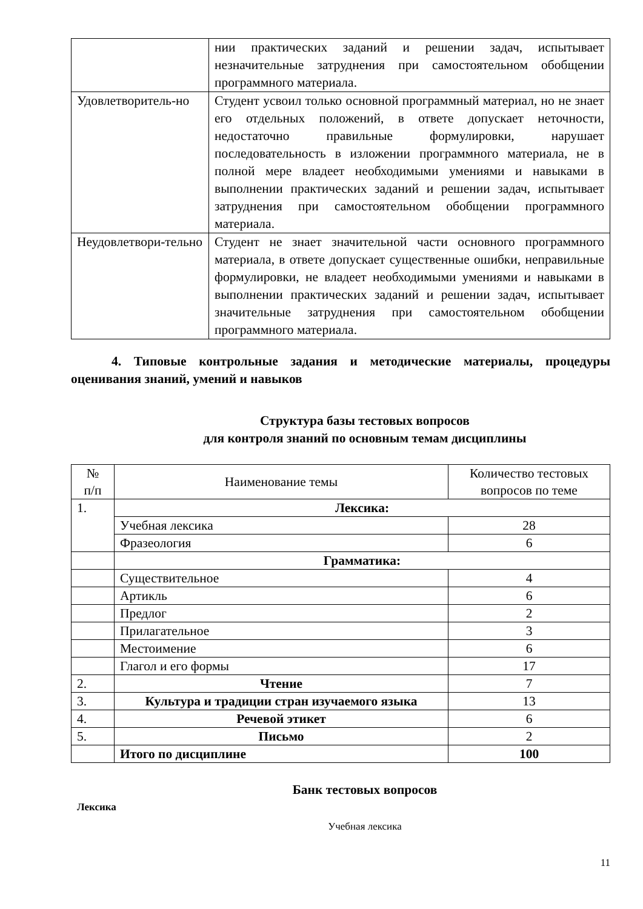| | нии практических заданий и решении задач, испытывает незначительные затруднения при самостоятельном обобщении программного материала. |
| Удовлетворитель-но | Студент усвоил только основной программный материал, но не знает его отдельных положений, в ответе допускает неточности, недостаточно правильные формулировки, нарушает последовательность в изложении программного материала, не в полной мере владеет необходимыми умениями и навыками в выполнении практических заданий и решении задач, испытывает затруднения при самостоятельном обобщении программного материала. |
| Неудовлетвори-тельно | Студент не знает значительной части основного программного материала, в ответе допускает существенные ошибки, неправильные формулировки, не владеет необходимыми умениями и навыками в выполнении практических заданий и решении задач, испытывает значительные затруднения при самостоятельном обобщении программного материала. |
4. Типовые контрольные задания и методические материалы, процедуры оценивания знаний, умений и навыков
Структура базы тестовых вопросов
для контроля знаний по основным темам дисциплины
| № п/п | Наименование темы | Количество тестовых вопросов по теме |
| 1. | Лексика: | |
| | Учебная лексика | 28 |
| | Фразеология | 6 |
| | Грамматика: | |
| | Существительное | 4 |
| | Артикль | 6 |
| | Предлог | 2 |
| | Прилагательное | 3 |
| | Местоимение | 6 |
| | Глагол и его формы | 17 |
| 2. | Чтение | 7 |
| 3. | Культура и традиции стран изучаемого языка | 13 |
| 4. | Речевой этикет | 6 |
| 5. | Письмо | 2 |
| | Итого по дисциплине | 100 |
Банк тестовых вопросов
Лексика
Учебная лексика
11